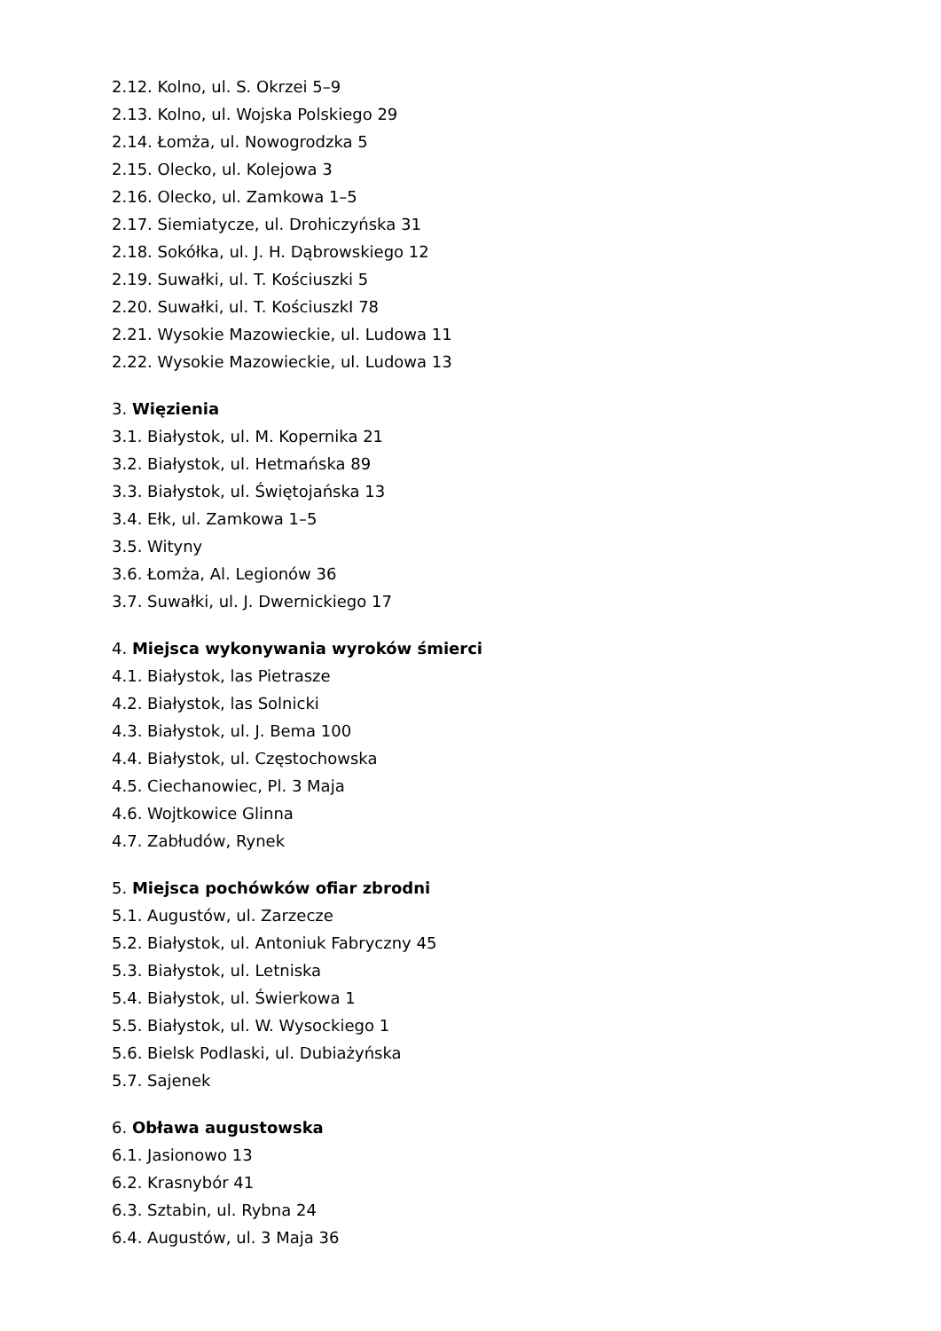2.12. Kolno, ul. S. Okrzei 5–9
2.13. Kolno, ul. Wojska Polskiego 29
2.14. Łomża, ul. Nowogrodzka 5
2.15. Olecko, ul. Kolejowa 3
2.16. Olecko, ul. Zamkowa 1–5
2.17. Siemiatycze, ul. Drohiczyńska 31
2.18. Sokółka, ul. J. H. Dąbrowskiego 12
2.19. Suwałki, ul. T. Kościuszki 5
2.20. Suwałki, ul. T. KościuszkI 78
2.21. Wysokie Mazowieckie, ul. Ludowa 11
2.22. Wysokie Mazowieckie, ul. Ludowa 13
3. Więzienia
3.1. Białystok, ul. M. Kopernika 21
3.2. Białystok, ul. Hetmańska 89
3.3. Białystok, ul. Świętojańska 13
3.4. Ełk, ul. Zamkowa 1–5
3.5. Wityny
3.6. Łomża, Al. Legionów 36
3.7. Suwałki, ul. J. Dwernickiego 17
4. Miejsca wykonywania wyroków śmierci
4.1. Białystok, las Pietrasze
4.2. Białystok, las Solnicki
4.3. Białystok, ul. J. Bema 100
4.4. Białystok, ul. Częstochowska
4.5. Ciechanowiec, Pl. 3 Maja
4.6. Wojtkowice Glinna
4.7. Zabłudów, Rynek
5. Miejsca pochówków ofiar zbrodni
5.1. Augustów, ul. Zarzecze
5.2. Białystok, ul. Antoniuk Fabryczny 45
5.3. Białystok, ul. Letniska
5.4. Białystok, ul. Świerkowa 1
5.5. Białystok, ul. W. Wysockiego 1
5.6. Bielsk Podlaski, ul. Dubiażyńska
5.7. Sajenek
6. Obława augustowska
6.1. Jasionowo 13
6.2. Krasnybór 41
6.3. Sztabin, ul. Rybna 24
6.4. Augustów, ul. 3 Maja 36